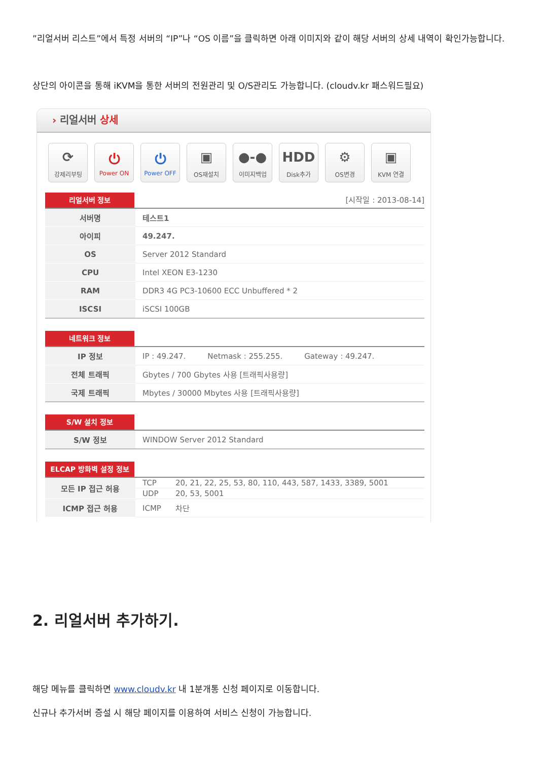”리얼서버 리스트”에서 특정 서버의 “IP”나 “OS 이름”을 클릭하면 아래 이미지와 같이 해당 서버의 상세 내역이 확인가능합니다.
상단의 아이콘을 통해 iKVM을 통한 서버의 전원관리 및 O/S관리도 가능합니다. (cloudv.kr 패스워드필요)
› 리얼서버 상세
⟳
강제리부팅
⏻
Power ON
⏻
Power OFF
▣
OS재설치
●-●
이미지백업
HDD
Disk추가
⚙
OS변경
▣
KVM 연결
리얼서버 정보 [시작일 : 2013-08-14]
| 서버명 | 테스트1 |
| 아이피 | 49.247. |
| OS | Server 2012 Standard |
| CPU | Intel XEON E3-1230 |
| RAM | DDR3 4G PC3-10600 ECC Unbuffered * 2 |
| ISCSI | iSCSI 100GB |
네트워크 정보
| IP 정보 | IP : 49.247. Netmask : 255.255. Gateway : 49.247. |
| 전체 트래픽 | Gbytes / 700 Gbytes 사용 [트래픽사용량] |
| 국제 트래픽 | Mbytes / 30000 Mbytes 사용 [트래픽사용량] |
S/W 설치 정보
| S/W 정보 | WINDOW Server 2012 Standard |
ELCAP 방화벽 설정 정보
| 모든 IP 접근 허용 | TCP | 20, 21, 22, 25, 53, 80, 110, 443, 587, 1433, 3389, 5001 |
| | UDP | 20, 53, 5001 |
| ICMP 접근 허용 | ICMP | 차단 |
2. 리얼서버 추가하기.
해당 메뉴를 클릭하면 www.cloudv.kr 내 1분개통 신청 페이지로 이동합니다.
신규나 추가서버 증설 시 해당 페이지를 이용하여 서비스 신청이 가능합니다.